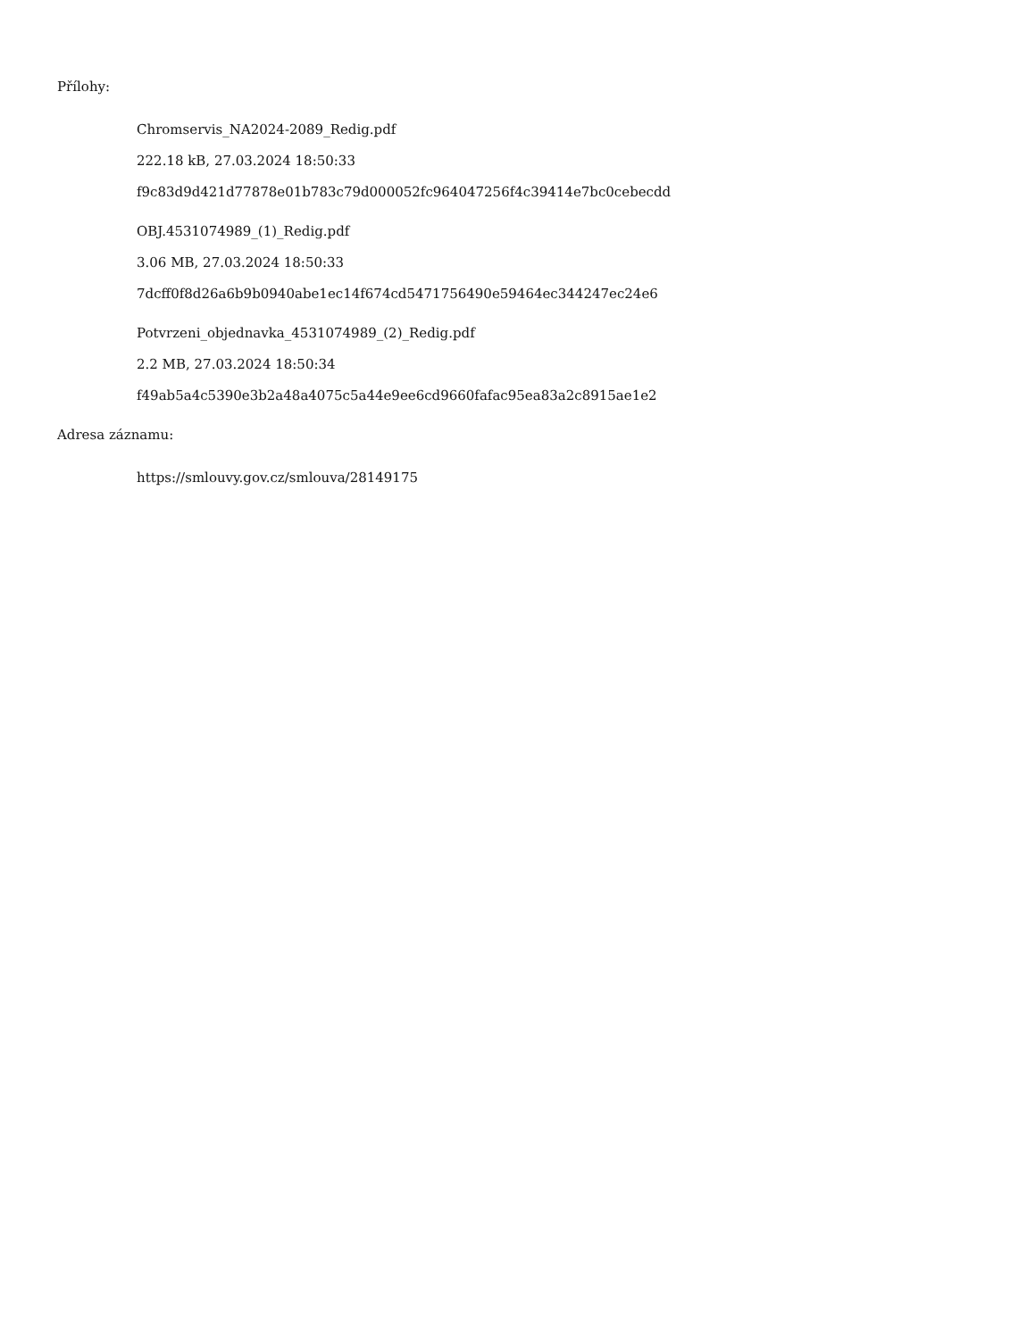Přílohy:
Chromservis_NA2024-2089_Redig.pdf
222.18 kB, 27.03.2024 18:50:33
f9c83d9d421d77878e01b783c79d000052fc964047256f4c39414e7bc0cebecdd
OBJ.4531074989_(1)_Redig.pdf
3.06 MB, 27.03.2024 18:50:33
7dcff0f8d26a6b9b0940abe1ec14f674cd5471756490e59464ec344247ec24e6
Potvrzeni_objednavka_4531074989_(2)_Redig.pdf
2.2 MB, 27.03.2024 18:50:34
f49ab5a4c5390e3b2a48a4075c5a44e9ee6cd9660fafac95ea83a2c8915ae1e2
Adresa záznamu:
https://smlouvy.gov.cz/smlouva/28149175